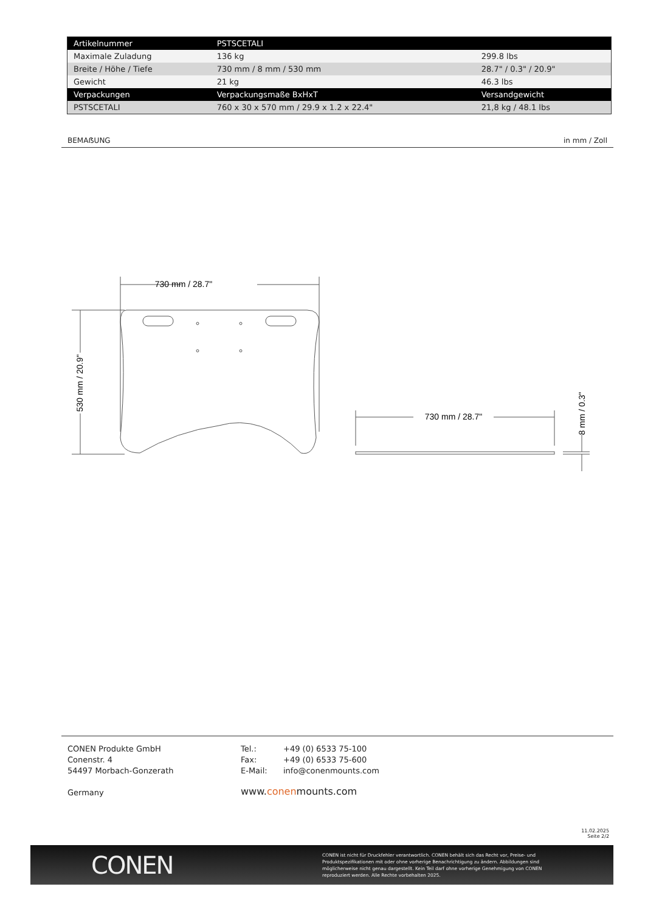| Artikelnummer | PSTSCETALI | |
| --- | --- | --- |
| Maximale Zuladung | 136 kg | 299.8 lbs |
| Breite / Höhe / Tiefe | 730 mm / 8 mm / 530 mm | 28.7" / 0.3" / 20.9" |
| Gewicht | 21 kg | 46.3 lbs |
| Verpackungen | Verpackungsmaße BxHxT | Versandgewicht |
| PSTSCETALI | 760 x 30 x 570 mm / 29.9 x 1.2 x 22.4" | 21,8 kg / 48.1 lbs |
BEMAẞUNG in mm / Zoll
730 mm / 28.7"
530 mm / 20.9"
730 mm / 28.7"
8 mm / 0.3"
CONEN Produkte GmbH
Conenstr. 4
54497 Morbach-Gonzerath
Germany
| Tel.: | +49 (0) 6533 75-100 |
| Fax: | +49 (0) 6533 75-600 |
| E-Mail: | info@conenmounts.com |
www.conenmounts.com
11.02.2025
Seite 2/2
CONEN
CONEN ist nicht für Druckfehler verantwortlich. CONEN behält sich das Recht vor, Preise- und Produktspezifikationen mit oder ohne vorherige Benachrichtigung zu ändern. Abbildungen sind möglicherweise nicht genau dargestellt. Kein Teil darf ohne vorherige Genehmigung von CONEN reproduziert werden. Alle Rechte vorbehalten 2025.